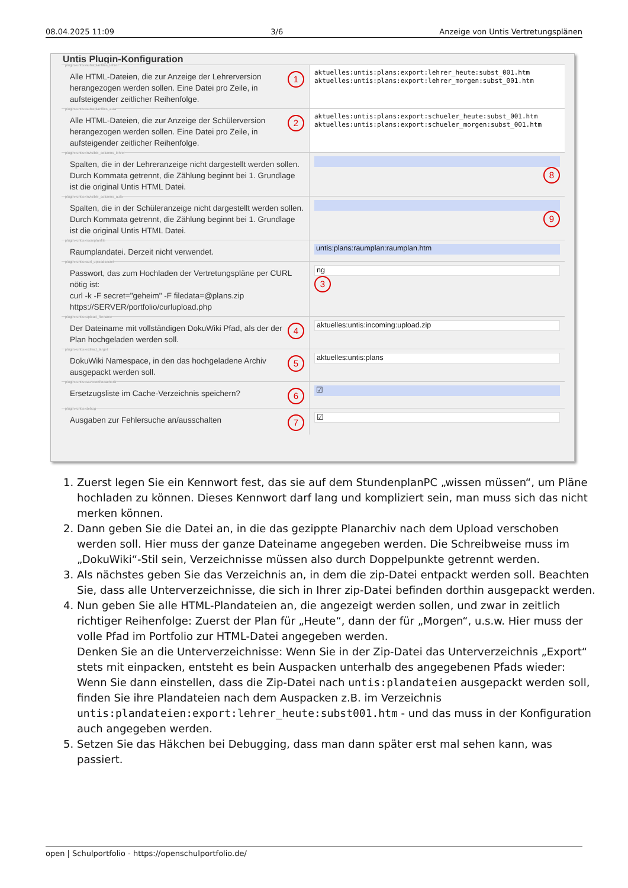08.04.2025 11:09 3/6 Anzeige von Untis Vertretungsplänen
Untis Plugin-Konfiguration
plugin»untis»substplanfiles_lehrer
1 Alle HTML-Dateien, die zur Anzeige der Lehrerversion herangezogen werden sollen. Eine Datei pro Zeile, in aufsteigender zeitlicher Reihenfolge.
aktuelles:untis:plans:export:lehrer_heute:subst_001.htm
aktuelles:untis:plans:export:lehrer_morgen:subst_001.htm
plugin»untis»substplanfiles_aula
2 Alle HTML-Dateien, die zur Anzeige der Schülerversion herangezogen werden sollen. Eine Datei pro Zeile, in aufsteigender zeitlicher Reihenfolge.
aktuelles:untis:plans:export:schueler_heute:subst_001.htm
aktuelles:untis:plans:export:schueler_morgen:subst_001.htm
plugin»untis»invisible_columns_lehrer
Spalten, die in der Lehreranzeige nicht dargestellt werden sollen. Durch Kommata getrennt, die Zählung beginnt bei 1. Grundlage ist die original Untis HTML Datei.
8
plugin»untis»invisible_columns_aula
Spalten, die in der Schüleranzeige nicht dargestellt werden sollen. Durch Kommata getrennt, die Zählung beginnt bei 1. Grundlage ist die original Untis HTML Datei.
9
plugin»untis»roomplanfile
Raumplandatei. Derzeit nicht verwendet.
untis:plans:raumplan:raumplan.htm
plugin»untis»curl_uploadsecret
Passwort, das zum Hochladen der Vertretungspläne per CURL nötig ist:
curl -k -F secret="geheim" -F filedata=@plans.zip https://SERVER/portfolio/curlupload.php
ng
3
plugin»untis»upload_filename
4 Der Dateiname mit vollständigen DokuWiki Pfad, als der der Plan hochgeladen werden soll.
aktuelles:untis:incoming:upload.zip
plugin»untis»extract_target
5 DokuWiki Namespace, in den das hochgeladene Archiv ausgepackt werden soll.
aktuelles:untis:plans
plugin»untis»saveconftocachedir
6 Ersetzugsliste im Cache-Verzeichnis speichern?
☑
plugin»untis»debug
7 Ausgaben zur Fehlersuche an/ausschalten
☑
1. Zuerst legen Sie ein Kennwort fest, das sie auf dem StundenplanPC „wissen müssen“, um Pläne hochladen zu können. Dieses Kennwort darf lang und kompliziert sein, man muss sich das nicht merken können.
2. Dann geben Sie die Datei an, in die das gezippte Planarchiv nach dem Upload verschoben werden soll. Hier muss der ganze Dateiname angegeben werden. Die Schreibweise muss im „DokuWiki“-Stil sein, Verzeichnisse müssen also durch Doppelpunkte getrennt werden.
3. Als nächstes geben Sie das Verzeichnis an, in dem die zip-Datei entpackt werden soll. Beachten Sie, dass alle Unterverzeichnisse, die sich in Ihrer zip-Datei befinden dorthin ausgepackt werden.
4. Nun geben Sie alle HTML-Plandateien an, die angezeigt werden sollen, und zwar in zeitlich richtiger Reihenfolge: Zuerst der Plan für „Heute“, dann der für „Morgen“, u.s.w. Hier muss der volle Pfad im Portfolio zur HTML-Datei angegeben werden.
Denken Sie an die Unterverzeichnisse: Wenn Sie in der Zip-Datei das Unterverzeichnis „Export“ stets mit einpacken, entsteht es bein Auspacken unterhalb des angegebenen Pfads wieder: Wenn Sie dann einstellen, dass die Zip-Datei nach untis:plandateien ausgepackt werden soll, finden Sie ihre Plandateien nach dem Auspacken z.B. im Verzeichnis untis:plandateien:export:lehrer_heute:subst001.htm - und das muss in der Konfiguration auch angegeben werden.
5. Setzen Sie das Häkchen bei Debugging, dass man dann später erst mal sehen kann, was passiert.
open | Schulportfolio - https://openschulportfolio.de/